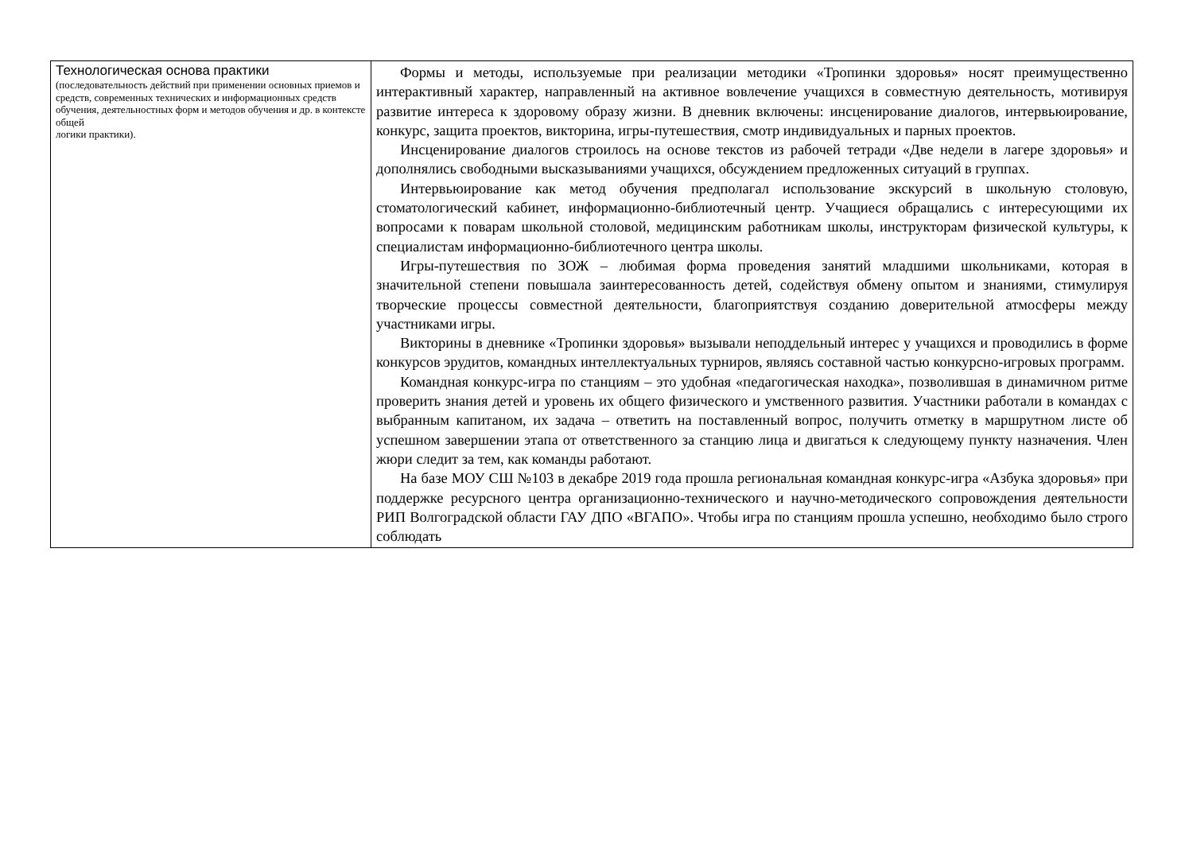| Технологическая основа практики (последовательность действий при применении основных приемов и средств, современных технических и информационных средств обучения, деятельностных форм и методов обучения и др. в контексте общей логики практики). | Формы и методы, используемые при реализации методики «Тропинки здоровья» носят преимущественно интерактивный характер, направленный на активное вовлечение учащихся в совместную деятельность, мотивируя развитие интереса к здоровому образу жизни. В дневник включены: инсценирование диалогов, интервьюирование, конкурс, защита проектов, викторина, игры-путешествия, смотр индивидуальных и парных проектов. Инсценирование диалогов строилось на основе текстов из рабочей тетради «Две недели в лагере здоровья» и дополнялись свободными высказываниями учащихся, обсуждением предложенных ситуаций в группах. Интервьюирование как метод обучения предполагал использование экскурсий в школьную столовую, стоматологический кабинет, информационно-библиотечный центр. Учащиеся обращались с интересующими их вопросами к поварам школьной столовой, медицинским работникам школы, инструкторам физической культуры, к специалистам информационно-библиотечного центра школы. Игры-путешествия по ЗОЖ – любимая форма проведения занятий младшими школьниками, которая в значительной степени повышала заинтересованность детей, содействуя обмену опытом и знаниями, стимулируя творческие процессы совместной деятельности, благоприятствуя созданию доверительной атмосферы между участниками игры. Викторины в дневнике «Тропинки здоровья» вызывали неподдельный интерес у учащихся и проводились в форме конкурсов эрудитов, командных интеллектуальных турниров, являясь составной частью конкурсно-игровых программ. Командная конкурс-игра по станциям – это удобная «педагогическая находка», позволившая в динамичном ритме проверить знания детей и уровень их общего физического и умственного развития. Участники работали в командах с выбранным капитаном, их задача – ответить на поставленный вопрос, получить отметку в маршрутном листе об успешном завершении этапа от ответственного за станцию лица и двигаться к следующему пункту назначения. Член жюри следит за тем, как команды работают. На базе МОУ СШ №103 в декабре 2019 года прошла региональная командная конкурс-игра «Азбука здоровья» при поддержке ресурсного центра организационно-технического и научно-методического сопровождения деятельности РИП Волгоградской области ГАУ ДПО «ВГАПО». Чтобы игра по станциям прошла успешно, необходимо было строго соблюдать |